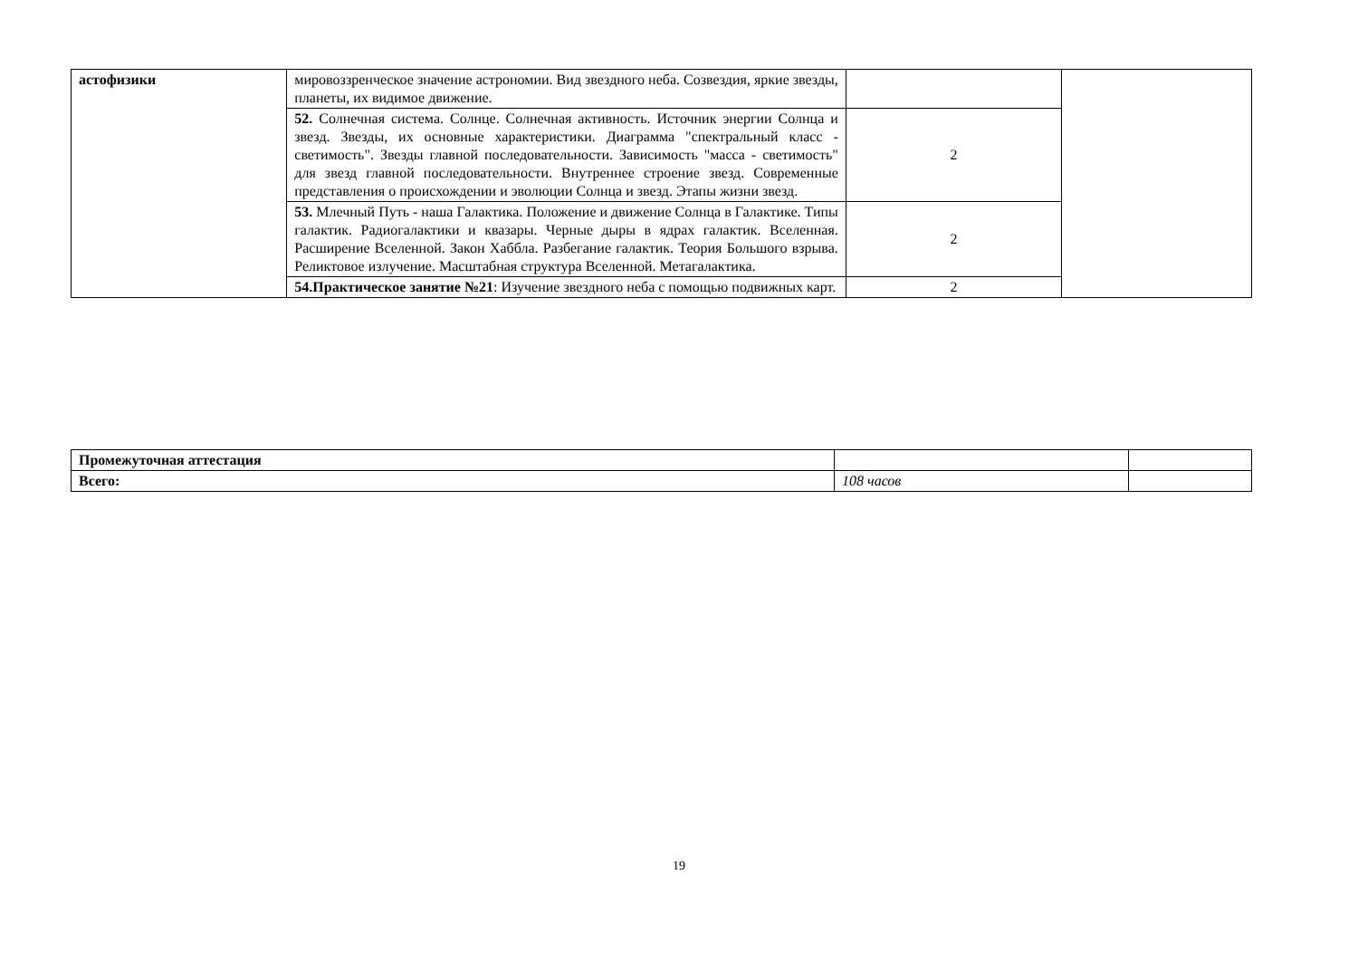| астофизики | мировоззренческое значение астрономии. Вид звездного неба. Созвездия, яркие звезды, планеты, их видимое движение. | | |
| | 52. Солнечная система. Солнце. Солнечная активность. Источник энергии Солнца и звезд. Звезды, их основные характеристики. Диаграмма "спектральный класс - светимость". Звезды главной последовательности. Зависимость "масса - светимость" для звезд главной последовательности. Внутреннее строение звезд. Современные представления о происхождении и эволюции Солнца и звезд. Этапы жизни звезд. | 2 | |
| | 53. Млечный Путь - наша Галактика. Положение и движение Солнца в Галактике. Типы галактик. Радиогалактики и квазары. Черные дыры в ядрах галактик. Вселенная. Расширение Вселенной. Закон Хаббла. Разбегание галактик. Теория Большого взрыва. Реликтовое излучение. Масштабная структура Вселенной. Метагалактика. | 2 | |
| | 54.Практическое занятие №21 : Изучение звездного неба с помощью подвижных карт. | 2 | |
| Промежуточная аттестация | | |
| Всего: | 108 часов | |
19